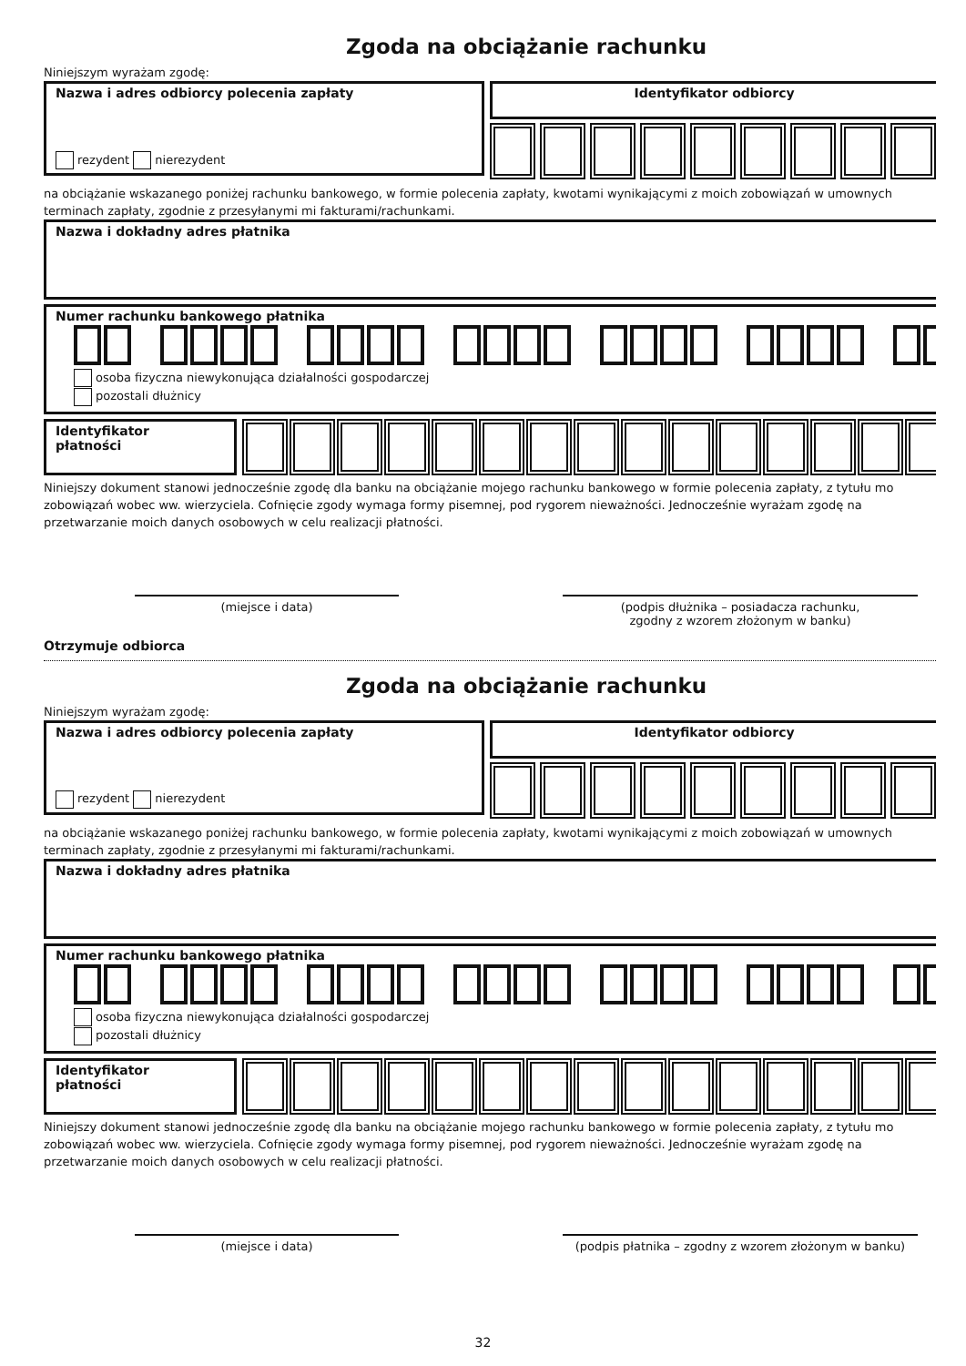Zgoda na obciążanie rachunku
Niniejszym wyrażam zgodę:
Nazwa i adres odbiorcy polecenia zapłaty
rezydent nierezydent
Identyfikator odbiorcy
na obciążanie wskazanego poniżej rachunku bankowego, w formie polecenia zapłaty, kwotami wynikającymi z moich zobowiązań w umownych
terminach zapłaty, zgodnie z przesyłanymi mi fakturami/rachunkami.
Nazwa i dokładny adres płatnika
Numer rachunku bankowego płatnika
osoba fizyczna niewykonująca działalności gospodarczej
pozostali dłużnicy
Identyfikator
płatności
Niniejszy dokument stanowi jednocześnie zgodę dla banku na obciążanie mojego rachunku bankowego w formie polecenia zapłaty, z tytułu mo
zobowiązań wobec ww. wierzyciela. Cofnięcie zgody wymaga formy pisemnej, pod rygorem nieważności. Jednocześnie wyrażam zgodę na
przetwarzanie moich danych osobowych w celu realizacji płatności.
(miejsce i data) (podpis dłużnika – posiadacza rachunku,
zgodny z wzorem złożonym w banku)
Otrzymuje odbiorca
Zgoda na obciążanie rachunku
Niniejszym wyrażam zgodę:
Nazwa i adres odbiorcy polecenia zapłaty
rezydent nierezydent
Identyfikator odbiorcy
na obciążanie wskazanego poniżej rachunku bankowego, w formie polecenia zapłaty, kwotami wynikającymi z moich zobowiązań w umownych
terminach zapłaty, zgodnie z przesyłanymi mi fakturami/rachunkami.
Nazwa i dokładny adres płatnika
Numer rachunku bankowego płatnika
osoba fizyczna niewykonująca działalności gospodarczej
pozostali dłużnicy
Identyfikator
płatności
Niniejszy dokument stanowi jednocześnie zgodę dla banku na obciążanie mojego rachunku bankowego w formie polecenia zapłaty, z tytułu mo
zobowiązań wobec ww. wierzyciela. Cofnięcie zgody wymaga formy pisemnej, pod rygorem nieważności. Jednocześnie wyrażam zgodę na
przetwarzanie moich danych osobowych w celu realizacji płatności.
(miejsce i data) (podpis płatnika – zgodny z wzorem złożonym w banku)
32